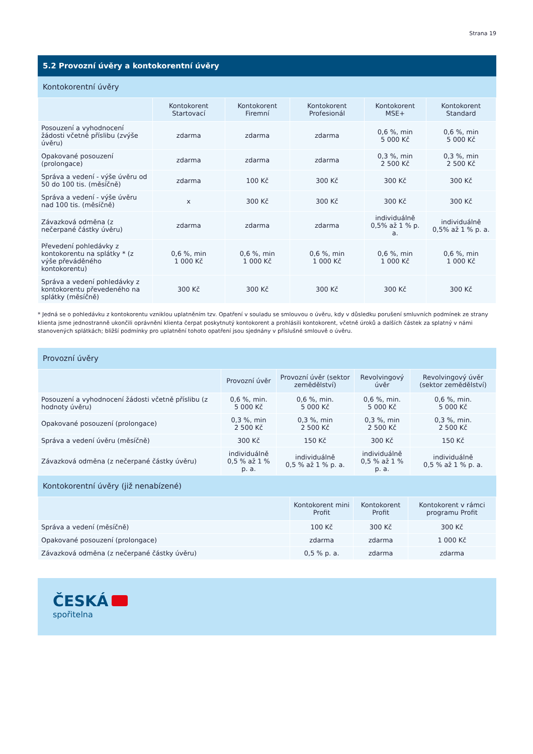Strana 19
5.2 Provozní úvěry a kontokorentní úvěry
Kontokorentní úvěry
| | Kontokorent Startovací | Kontokorent Firemní | Kontokorent Profesionál | Kontokorent MSE+ | Kontokorent Standard |
| --- | --- | --- | --- | --- | --- |
| Posouzení a vyhodnocení žádosti včetně příslibu (zvýše úvěru) | zdarma | zdarma | zdarma | 0,6 %, min 5 000 Kč | 0,6 %, min 5 000 Kč |
| Opakované posouzení (prolongace) | zdarma | zdarma | zdarma | 0,3 %, min 2 500 Kč | 0,3 %, min 2 500 Kč |
| Správa a vedení - výše úvěru od 50 do 100 tis. (měsíčně) | zdarma | 100 Kč | 300 Kč | 300 Kč | 300 Kč |
| Správa a vedení - výše úvěru nad 100 tis. (měsíčně) | x | 300 Kč | 300 Kč | 300 Kč | 300 Kč |
| Závazková odměna (z nečerpané částky úvěru) | zdarma | zdarma | zdarma | individuálně 0,5% až 1 % p. a. | individuálně 0,5% až 1 % p. a. |
| Převedení pohledávky z kontokorentu na splátky * (z výše převáděného kontokorentu) | 0,6 %, min 1 000 Kč | 0,6 %, min 1 000 Kč | 0,6 %, min 1 000 Kč | 0,6 %, min 1 000 Kč | 0,6 %, min 1 000 Kč |
| Správa a vedení pohledávky z kontokorentu převedeného na splátky (měsíčně) | 300 Kč | 300 Kč | 300 Kč | 300 Kč | 300 Kč |
* Jedná se o pohledávku z kontokorentu vzniklou uplatněním tzv. Opatření v souladu se smlouvou o úvěru, kdy v důsledku porušení smluvních podmínek ze strany klienta jsme jednostranně ukončili oprávnění klienta čerpat poskytnutý kontokorent a prohlásili kontokorent, včetně úroků a dalších částek za splatný v námi stanovených splátkách; bližší podmínky pro uplatnění tohoto opatření jsou sjednány v příslušné smlouvě o úvěru.
Provozní úvěry
| | Provozní úvěr | Provozní úvěr (sektor zemědělství) | Revolvingový úvěr | Revolvingový úvěr (sektor zemědělství) |
| --- | --- | --- | --- | --- |
| Posouzení a vyhodnocení žádosti včetně příslibu (z hodnoty úvěru) | 0,6 %, min. 5 000 Kč | 0,6 %, min. 5 000 Kč | 0,6 %, min. 5 000 Kč | 0,6 %, min. 5 000 Kč |
| Opakované posouzení (prolongace) | 0,3 %, min 2 500 Kč | 0,3 %, min 2 500 Kč | 0,3 %, min 2 500 Kč | 0,3 %, min. 2 500 Kč |
| Správa a vedení úvěru (měsíčně) | 300 Kč | 150 Kč | 300 Kč | 150 Kč |
| Závazková odměna (z nečerpané částky úvěru) | individuálně 0,5 % až 1 % p. a. | individuálně 0,5 % až 1 % p. a. | individuálně 0,5 % až 1 % p. a. | individuálně 0,5 % až 1 % p. a. |
Kontokorentní úvěry (již nenabízené)
| | Kontokorent mini Profit | Kontokorent Profit | Kontokorent v rámci programu Profit |
| --- | --- | --- | --- |
| Správa a vedení (měsíčně) | 100 Kč | 300 Kč | 300 Kč |
| Opakované posouzení (prolongace) | zdarma | zdarma | 1 000 Kč |
| Závazková odměna (z nečerpané částky úvěru) | 0,5 % p. a. | zdarma | zdarma |
ČESKÁ
spořitelna